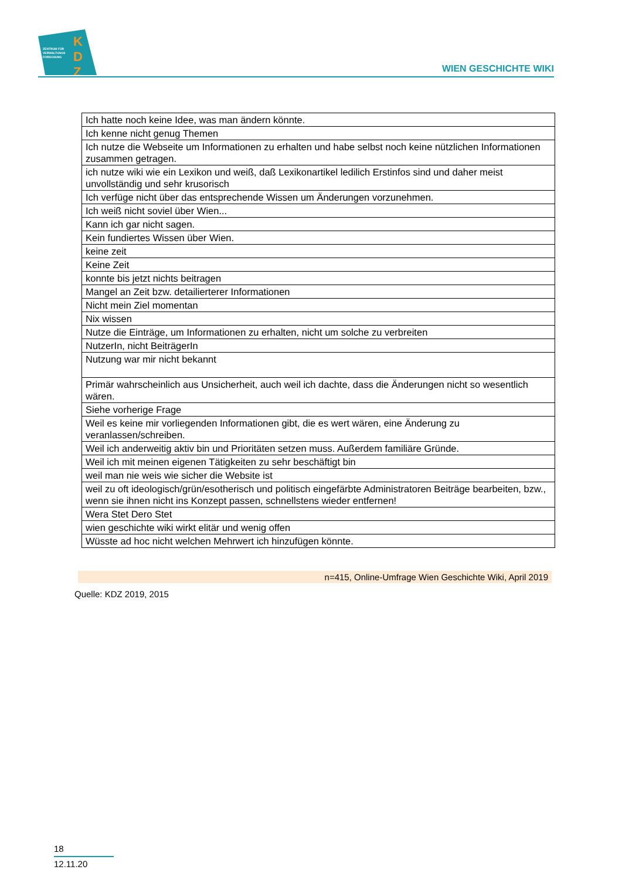ZENTRUM FÜR
VERWALTUNGS
FORSCHUNG
K
D
Z
WIEN GESCHICHTE WIKI
| Ich hatte noch keine Idee, was man ändern könnte. |
| Ich kenne nicht genug Themen |
| Ich nutze die Webseite um Informationen zu erhalten und habe selbst noch keine nützlichen Informationen zusammen getragen. |
| ich nutze wiki wie ein Lexikon und weiß, daß Lexikonartikel ledilich Erstinfos sind und daher meist unvollständig und sehr krusorisch |
| Ich verfüge nicht über das entsprechende Wissen um Änderungen vorzunehmen. |
| Ich weiß nicht soviel über Wien... |
| Kann ich gar nicht sagen. |
| Kein fundiertes Wissen über Wien. |
| keine zeit |
| Keine Zeit |
| konnte bis jetzt nichts beitragen |
| Mangel an Zeit bzw. detailierterer Informationen |
| Nicht mein Ziel momentan |
| Nix wissen |
| Nutze die Einträge, um Informationen zu erhalten, nicht um solche zu verbreiten |
| NutzerIn, nicht BeiträgerIn |
| Nutzung war mir nicht bekannt |
| Primär wahrscheinlich aus Unsicherheit, auch weil ich dachte, dass die Änderungen nicht so wesentlich wären. |
| Siehe vorherige Frage |
| Weil es keine mir vorliegenden Informationen gibt, die es wert wären, eine Änderung zu veranlassen/schreiben. |
| Weil ich anderweitig aktiv bin und Prioritäten setzen muss. Außerdem familiäre Gründe. |
| Weil ich mit meinen eigenen Tätigkeiten zu sehr beschäftigt bin |
| weil man nie weis wie sicher die Website ist |
| weil zu oft ideologisch/grün/esotherisch und politisch eingefärbte Administratoren Beiträge bearbeiten, bzw., wenn sie ihnen nicht ins Konzept passen, schnellstens wieder entfernen! |
| Wera Stet Dero Stet |
| wien geschichte wiki wirkt elitär und wenig offen |
| Wüsste ad hoc nicht welchen Mehrwert ich hinzufügen könnte. |
n=415, Online-Umfrage Wien Geschichte Wiki, April 2019
Quelle: KDZ 2019, 2015
18
12.11.20